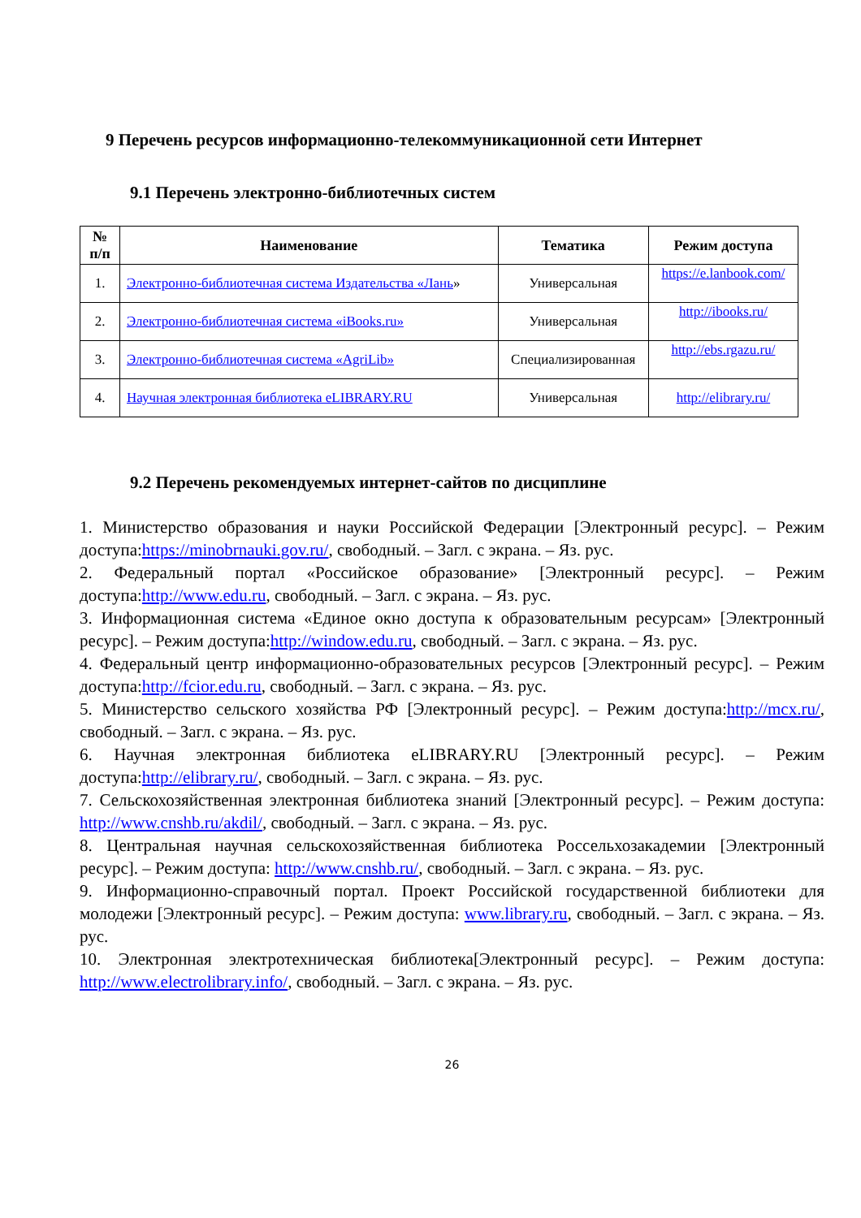9 Перечень ресурсов информационно-телекоммуникационной сети Интернет
9.1 Перечень электронно-библиотечных систем
| № п/п | Наименование | Тематика | Режим доступа |
| --- | --- | --- | --- |
| 1. | Электронно-библиотечная система Издательства «Лань » | Универсальная | https://e.lanbook.com/ |
| 2. | Электронно-библиотечная система «iBooks.ru» | Универсальная | http://ibooks.ru/ |
| 3. | Электронно-библиотечная система «AgriLib» | Специализированная | http://ebs.rgazu.ru/ |
| 4. | Научная электронная библиотека eLIBRARY.RU | Универсальная | http://elibrary.ru/ |
9.2 Перечень рекомендуемых интернет-сайтов по дисциплине
1. Министерство образования и науки Российской Федерации [Электронный ресурс]. – Режим доступа:https://minobrnauki.gov.ru/, свободный. – Загл. с экрана. – Яз. рус.
2. Федеральный портал «Российское образование» [Электронный ресурс]. – Режим доступа:http://www.edu.ru, свободный. – Загл. с экрана. – Яз. рус.
3. Информационная система «Единое окно доступа к образовательным ресурсам» [Электронный ресурс]. – Режим доступа:http://window.edu.ru, свободный. – Загл. с экрана. – Яз. рус.
4. Федеральный центр информационно-образовательных ресурсов [Электронный ресурс]. – Режим доступа:http://fcior.edu.ru, свободный. – Загл. с экрана. – Яз. рус.
5. Министерство сельского хозяйства РФ [Электронный ресурс]. – Режим доступа:http://mcx.ru/, свободный. – Загл. с экрана. – Яз. рус.
6. Научная электронная библиотека eLIBRARY.RU [Электронный ресурс]. – Режим доступа:http://elibrary.ru/, свободный. – Загл. с экрана. – Яз. рус.
7. Сельскохозяйственная электронная библиотека знаний [Электронный ресурс]. – Режим доступа: http://www.cnshb.ru/akdil/, свободный. – Загл. с экрана. – Яз. рус.
8. Центральная научная сельскохозяйственная библиотека Россельхозакадемии [Электронный ресурс]. – Режим доступа: http://www.cnshb.ru/, свободный. – Загл. с экрана. – Яз. рус.
9. Информационно-справочный портал. Проект Российской государственной библиотеки для молодежи [Электронный ресурс]. – Режим доступа: www.library.ru, свободный. – Загл. с экрана. – Яз. рус.
10. Электронная электротехническая библиотека[Электронный ресурс]. – Режим доступа: http://www.electrolibrary.info/, свободный. – Загл. с экрана. – Яз. рус.
26